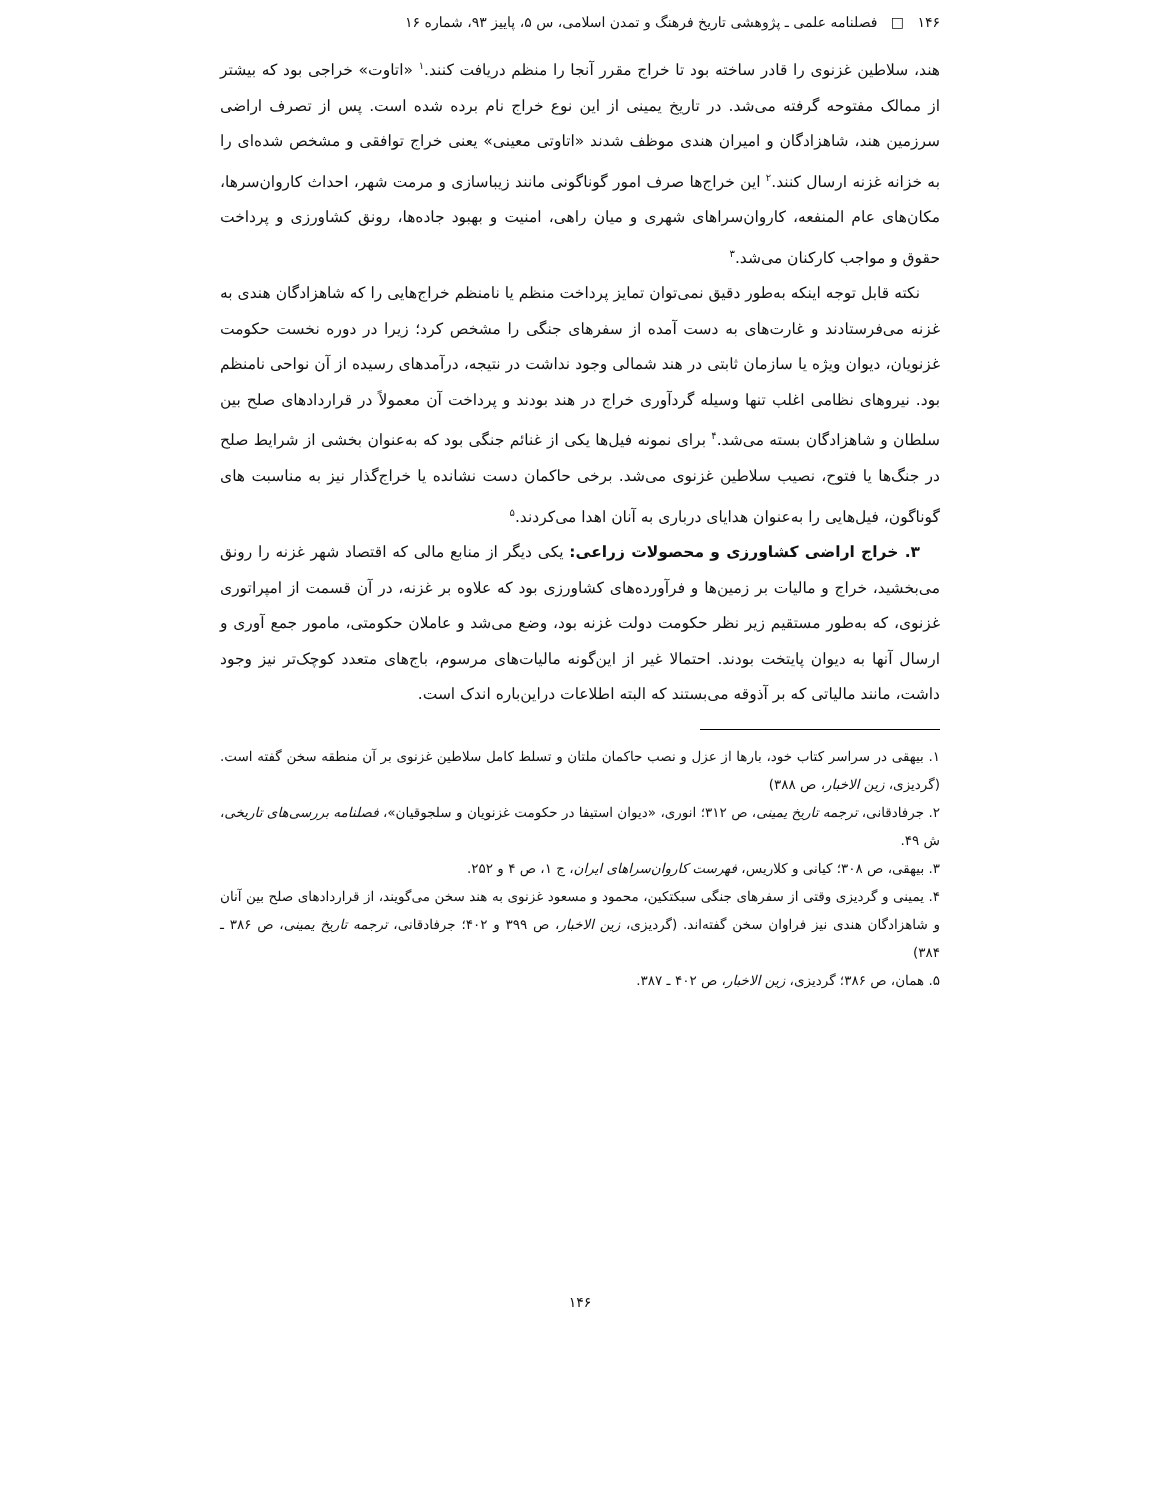۱۴۶ □ فصلنامه علمی ـ پژوهشی تاریخ فرهنگ و تمدن اسلامی، س ۵، پاییز ۹۳، شماره ۱۶
هند، سلاطین غزنوی را قادر ساخته بود تا خراج مقرر آنجا را منظم دریافت کنند.<sup>۱</sup> «اتاوت» خراجی بود که بیشتر از ممالک مفتوحه گرفته می‌شد. در تاریخ یمینی از این نوع خراج نام برده شده است. پس از تصرف اراضی سرزمین هند، شاهزادگان و امیران هندی موظف شدند «اتاوتی معینی» یعنی خراج توافقی و مشخص شده‌ای را به خزانه غزنه ارسال کنند.<sup>۲</sup> این خراج‌ها صرف امور گوناگونی مانند زیباسازی و مرمت شهر، احداث کاروان‌سرها، مکان‌های عام المنفعه، کاروان‌سراهای شهری و میان راهی، امنیت و بهبود جاده‌ها، رونق کشاورزی و پرداخت حقوق و مواجب کارکنان می‌شد.<sup>۳</sup>
نکته قابل توجه اینکه به‌طور دقیق نمی‌توان تمایز پرداخت منظم یا نامنظم خراج‌هایی را که شاهزادگان هندی به غزنه می‌فرستادند و غارت‌های به دست آمده از سفرهای جنگی را مشخص کرد؛ زیرا در دوره نخست حکومت غزنویان، دیوان ویژه یا سازمان ثابتی در هند شمالی وجود نداشت در نتیجه، درآمدهای رسیده از آن نواحی نامنظم بود. نیروهای نظامی اغلب تنها وسیله گردآوری خراج در هند بودند و پرداخت آن معمولاً در قراردادهای صلح بین سلطان و شاهزادگان بسته می‌شد.<sup>۴</sup> برای نمونه فیل‌ها یکی از غنائم جنگی بود که به‌عنوان بخشی از شرایط صلح در جنگ‌ها یا فتوح، نصیب سلاطین غزنوی می‌شد. برخی حاکمان دست نشانده یا خراج‌گذار نیز به مناسبت های گوناگون، فیل‌هایی را به‌عنوان هدایای درباری به آنان اهدا می‌کردند.<sup>۵</sup>
۳. خراج اراضی کشاورزی و محصولات زراعی: یکی دیگر از منابع مالی که اقتصاد شهر غزنه را رونق می‌بخشید، خراج و مالیات بر زمین‌ها و فرآورده‌های کشاورزی بود که علاوه بر غزنه، در آن قسمت از امپراتوری غزنوی، که به‌طور مستقیم زیر نظر حکومت دولت غزنه بود، وضع می‌شد و عاملان حکومتی، مامور جمع آوری و ارسال آنها به دیوان پایتخت بودند. احتمالا غیر از این‌گونه مالیات‌های مرسوم، باج‌های متعدد کوچک‌تر نیز وجود داشت، مانند مالیاتی که بر آذوقه می‌بستند که البته اطلاعات دراین‌باره اندک است.
۱. بیهقی در سراسر کتاب خود، بارها از عزل و نصب حاکمان ملتان و تسلط کامل سلاطین غزنوی بر آن منطقه سخن گفته است. (گردیزی، زین الاخبار، ص ۳۸۸)
۲. جرفادقانی، ترجمه تاریخ یمینی، ص ۳۱۲؛ انوری، «دیوان استیفا در حکومت غزنویان و سلجوقیان»، فصلنامه بررسی‌های تاریخی، ش ۴۹.
۳. بیهقی، ص ۳۰۸؛ کیانی و کلاریس، فهرست کاروان‌سراهای ایران، ج ۱، ص ۴ و ۲۵۲.
۴. یمینی و گردیزی وقتی از سفرهای جنگی سبکتکین، محمود و مسعود غزنوی به هند سخن می‌گویند، از قراردادهای صلح بین آنان و شاهزادگان هندی نیز فراوان سخن گفته‌اند. (گردیزی، زین الاخبار، ص ۳۹۹ و ۴۰۲؛ جرفادقانی، ترجمه تاریخ یمینی، ص ۳۸۶ ـ ۳۸۴)
۵. همان، ص ۳۸۶؛ گردیزی، زین الاخبار، ص ۴۰۲ ـ ۳۸۷.
۱۴۶